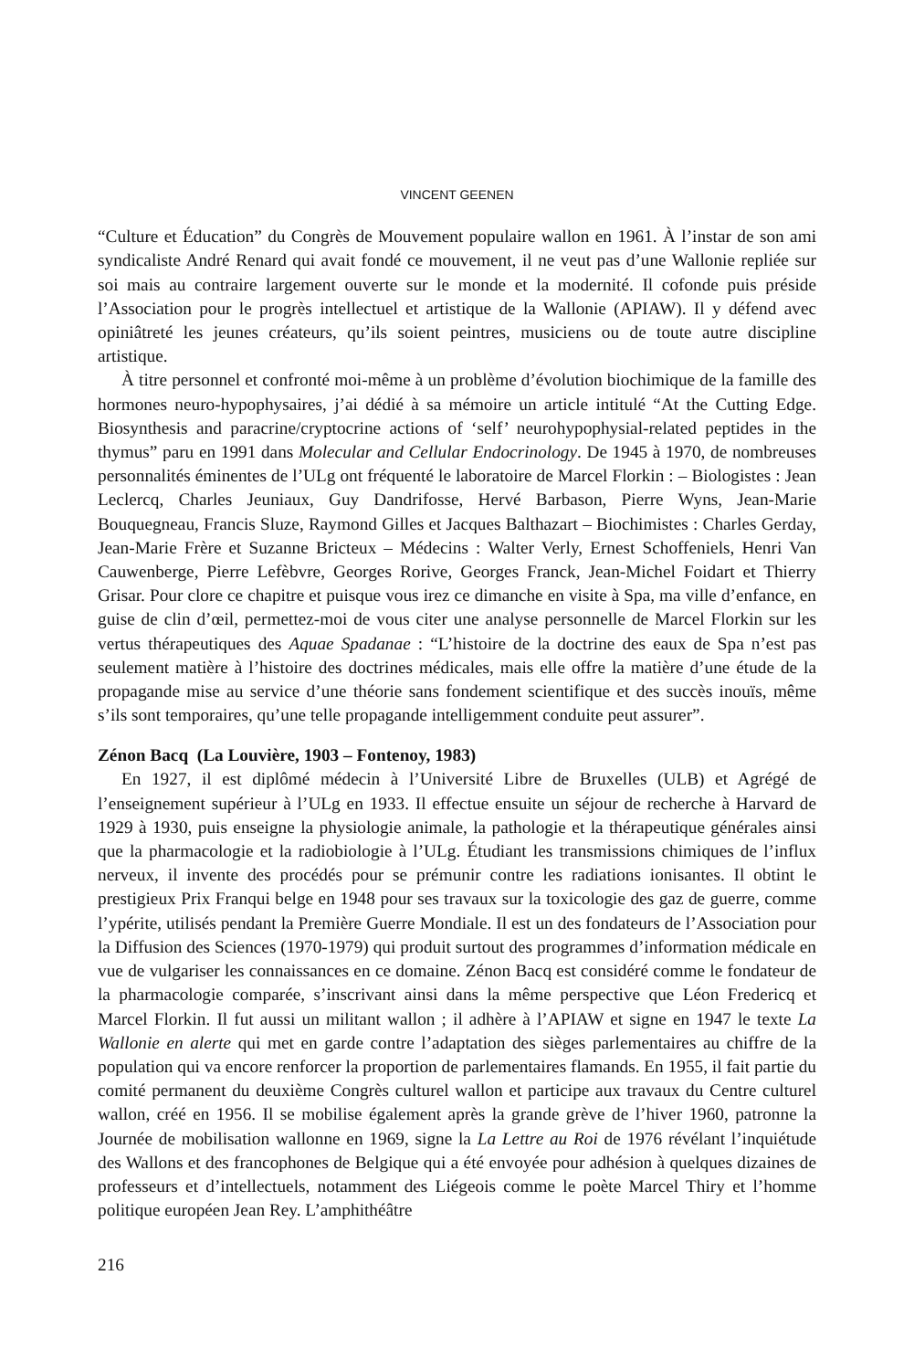VINCENT GEENEN
“Culture et Éducation” du Congrès de Mouvement populaire wallon en 1961. À l’instar de son ami syndicaliste André Renard qui avait fondé ce mouvement, il ne veut pas d’une Wallonie repliée sur soi mais au contraire largement ouverte sur le monde et la modernité. Il cofonde puis préside l’Association pour le progrès intellectuel et artistique de la Wallonie (APIAW). Il y défend avec opiniâtreté les jeunes créateurs, qu’ils soient peintres, musiciens ou de toute autre discipline artistique.
À titre personnel et confronté moi-même à un problème d’évolution biochimique de la famille des hormones neuro-hypophysaires, j’ai dédié à sa mémoire un article intitulé “At the Cutting Edge. Biosynthesis and paracrine/cryptocrine actions of ‘self’ neurohypophysial-related peptides in the thymus” paru en 1991 dans Molecular and Cellular Endocrinology. De 1945 à 1970, de nombreuses personnalités éminentes de l’ULg ont fréquenté le laboratoire de Marcel Florkin : – Biologistes : Jean Leclercq, Charles Jeuniaux, Guy Dandrifosse, Hervé Barbason, Pierre Wyns, Jean-Marie Bouquegneau, Francis Sluze, Raymond Gilles et Jacques Balthazart – Biochimistes : Charles Gerday, Jean-Marie Frère et Suzanne Bricteux – Médecins : Walter Verly, Ernest Schoffeniels, Henri Van Cauwenberge, Pierre Lefèbvre, Georges Rorive, Georges Franck, Jean-Michel Foidart et Thierry Grisar. Pour clore ce chapitre et puisque vous irez ce dimanche en visite à Spa, ma ville d’enfance, en guise de clin d’œil, permettez-moi de vous citer une analyse personnelle de Marcel Florkin sur les vertus thérapeutiques des Aquae Spadanae : “L’histoire de la doctrine des eaux de Spa n’est pas seulement matière à l’histoire des doctrines médicales, mais elle offre la matière d’une étude de la propagande mise au service d’une théorie sans fondement scientifique et des succès inouïs, même s’ils sont temporaires, qu’une telle propagande intelligemment conduite peut assurer”.
Zénon Bacq (La Louvière, 1903 – Fontenoy, 1983)
En 1927, il est diplômé médecin à l’Université Libre de Bruxelles (ULB) et Agrégé de l’enseignement supérieur à l’ULg en 1933. Il effectue ensuite un séjour de recherche à Harvard de 1929 à 1930, puis enseigne la physiologie animale, la pathologie et la thérapeutique générales ainsi que la pharmacologie et la radiobiologie à l’ULg. Étudiant les transmissions chimiques de l’influx nerveux, il invente des procédés pour se prémunir contre les radiations ionisantes. Il obtint le prestigieux Prix Franqui belge en 1948 pour ses travaux sur la toxicologie des gaz de guerre, comme l’ypérite, utilisés pendant la Première Guerre Mondiale. Il est un des fondateurs de l’Association pour la Diffusion des Sciences (1970-1979) qui produit surtout des programmes d’information médicale en vue de vulgariser les connaissances en ce domaine. Zénon Bacq est considéré comme le fondateur de la pharmacologie comparée, s’inscrivant ainsi dans la même perspective que Léon Fredericq et Marcel Florkin. Il fut aussi un militant wallon ; il adhère à l’APIAW et signe en 1947 le texte La Wallonie en alerte qui met en garde contre l’adaptation des sièges parlementaires au chiffre de la population qui va encore renforcer la proportion de parlementaires flamands. En 1955, il fait partie du comité permanent du deuxième Congrès culturel wallon et participe aux travaux du Centre culturel wallon, créé en 1956. Il se mobilise également après la grande grève de l’hiver 1960, patronne la Journée de mobilisation wallonne en 1969, signe la La Lettre au Roi de 1976 révélant l’inquiétude des Wallons et des francophones de Belgique qui a été envoyée pour adhésion à quelques dizaines de professeurs et d’intellectuels, notamment des Liégeois comme le poète Marcel Thiry et l’homme politique européen Jean Rey. L’amphithéâtre
216